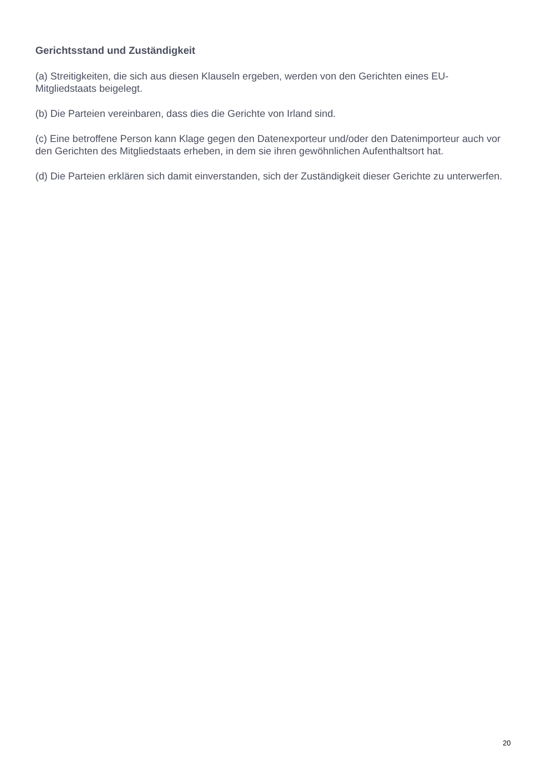Gerichtsstand und Zuständigkeit
(a) Streitigkeiten, die sich aus diesen Klauseln ergeben, werden von den Gerichten eines EU-Mitgliedstaats beigelegt.
(b) Die Parteien vereinbaren, dass dies die Gerichte von Irland sind.
(c) Eine betroffene Person kann Klage gegen den Datenexporteur und/oder den Datenimporteur auch vor den Gerichten des Mitgliedstaats erheben, in dem sie ihren gewöhnlichen Aufenthaltsort hat.
(d) Die Parteien erklären sich damit einverstanden, sich der Zuständigkeit dieser Gerichte zu unterwerfen.
20